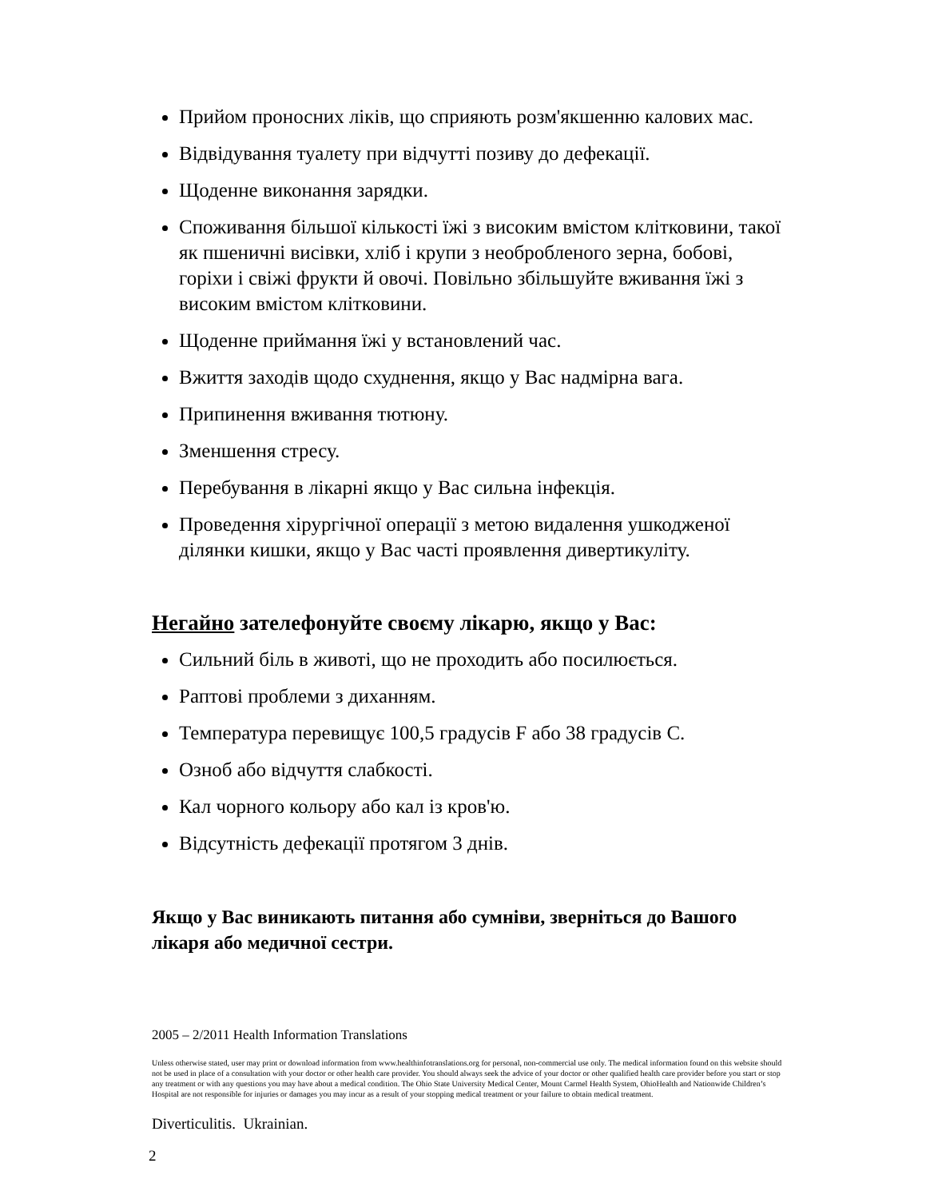Прийом проносних ліків, що сприяють розм'якшенню калових мас.
Відвідування туалету при відчутті позиву до дефекації.
Щоденне виконання зарядки.
Споживання більшої кількості їжі з високим вмістом клітковини, такої як пшеничні висівки, хліб і крупи з необробленого зерна, бобові, горіхи і свіжі фрукти й овочі. Повільно збільшуйте вживання їжі з високим вмістом клітковини.
Щоденне приймання їжі у встановлений час.
Вжиття заходів щодо схуднення, якщо у Вас надмірна вага.
Припинення вживання тютюну.
Зменшення стресу.
Перебування в лікарні якщо у Вас сильна інфекція.
Проведення хірургічної операції з метою видалення ушкодженої ділянки кишки, якщо у Вас часті проявлення дивертикуліту.
Негайно зателефонуйте своєму лікарю, якщо у Вас:
Сильний біль в животі, що не проходить або посилюється.
Раптові проблеми з диханням.
Температура перевищує 100,5 градусів F або 38 градусів C.
Озноб або відчуття слабкості.
Кал чорного кольору або кал із кров'ю.
Відсутність дефекації протягом 3 днів.
Якщо у Вас виникають питання або сумніви, зверніться до Вашого лікаря або медичної сестри.
2005 – 2/2011 Health Information Translations
Unless otherwise stated, user may print or download information from www.healthinfotranslations.org for personal, non-commercial use only. The medical information found on this website should not be used in place of a consultation with your doctor or other health care provider. You should always seek the advice of your doctor or other qualified health care provider before you start or stop any treatment or with any questions you may have about a medical condition. The Ohio State University Medical Center, Mount Carmel Health System, OhioHealth and Nationwide Children’s Hospital are not responsible for injuries or damages you may incur as a result of your stopping medical treatment or your failure to obtain medical treatment.
Diverticulitis. Ukrainian.
2